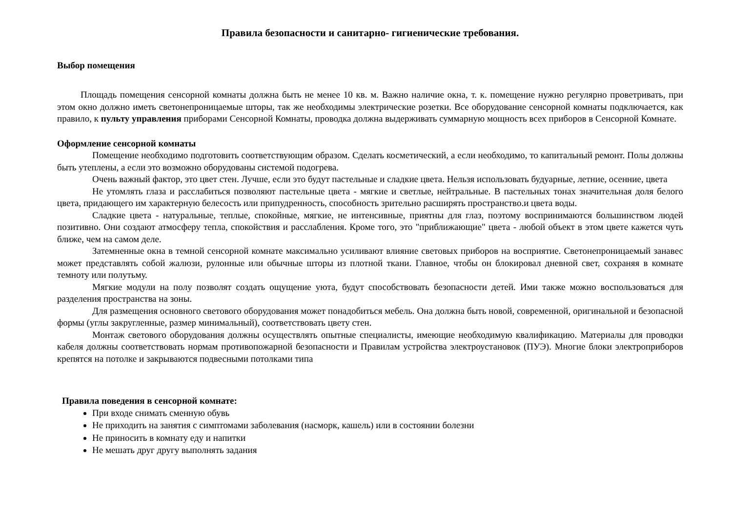Правила безопасности и санитарно- гигиенические требования.
Выбор помещения
Площадь помещения сенсорной комнаты должна быть не менее 10 кв. м. Важно наличие окна, т. к. помещение нужно регулярно проветривать, при этом окно должно иметь светонепроницаемые шторы, так же необходимы электрические розетки. Все оборудование сенсорной комнаты подключается, как правило, к пульту управления приборами Сенсорной Комнаты, проводка должна выдерживать суммарную мощность всех приборов в Сенсорной Комнате.
Оформление сенсорной комнаты
Помещение необходимо подготовить соответствующим образом. Сделать косметический, а если необходимо, то капитальный ремонт. Полы должны быть утеплены, а если это возможно оборудованы системой подогрева.
Очень важный фактор, это цвет стен. Лучше, если это будут пастельные и сладкие цвета. Нельзя использовать будуарные, летние, осенние, цвета
Не утомлять глаза и расслабиться позволяют пастельные цвета - мягкие и светлые, нейтральные. В пастельных тонах значительная доля белого цвета, придающего им характерную белесость или припудренность, способность зрительно расширять пространство.и цвета воды.
Сладкие цвета - натуральные, теплые, спокойные, мягкие, не интенсивные, приятны для глаз, поэтому воспринимаются большинством людей позитивно. Они создают атмосферу тепла, спокойствия и расслабления. Кроме того, это "приближающие" цвета - любой объект в этом цвете кажется чуть ближе, чем на самом деле.
Затемненные окна в темной сенсорной комнате максимально усиливают влияние световых приборов на восприятие. Светонепроницаемый занавес может представлять собой жалюзи, рулонные или обычные шторы из плотной ткани. Главное, чтобы он блокировал дневной свет, сохраняя в комнате темноту или полутьму.
Мягкие модули на полу позволят создать ощущение уюта, будут способствовать безопасности детей. Ими также можно воспользоваться для разделения пространства на зоны.
Для размещения основного светового оборудования может понадобиться мебель. Она должна быть новой, современной, оригинальной и безопасной формы (углы закругленные, размер минимальный), соответствовать цвету стен.
Монтаж светового оборудования должны осуществлять опытные специалисты, имеющие необходимую квалификацию. Материалы для проводки кабеля должны соответствовать нормам противопожарной безопасности и Правилам устройства электроустановок (ПУЭ). Многие блоки электроприборов крепятся на потолке и закрываются подвесными потолками типа
Правила поведения в сенсорной комнате:
При входе снимать сменную обувь
Не приходить на занятия с симптомами заболевания (насморк, кашель) или в состоянии болезни
Не приносить в комнату еду и напитки
Не мешать друг другу выполнять задания